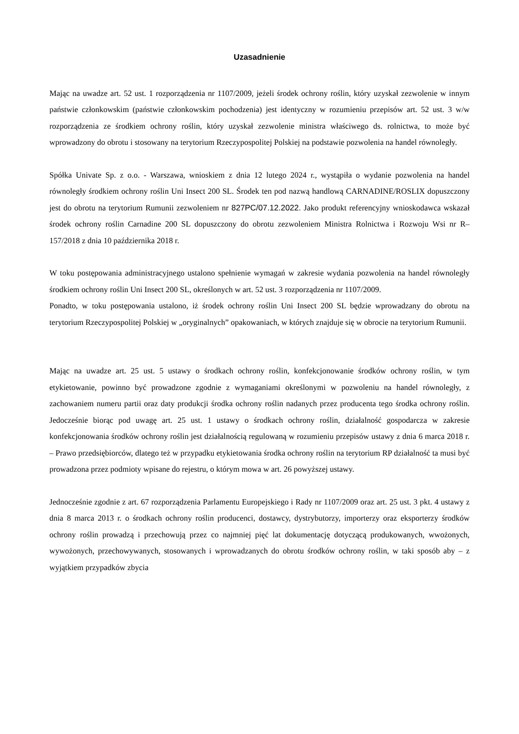Uzasadnienie
Mając na uwadze art. 52 ust. 1 rozporządzenia nr 1107/2009, jeżeli środek ochrony roślin, który uzyskał zezwolenie w innym państwie członkowskim (państwie członkowskim pochodzenia) jest identyczny w rozumieniu przepisów art. 52 ust. 3 w/w rozporządzenia ze środkiem ochrony roślin, który uzyskał zezwolenie ministra właściwego ds. rolnictwa, to może być wprowadzony do obrotu i stosowany na terytorium Rzeczypospolitej Polskiej na podstawie pozwolenia na handel równoległy.
Spółka Univate Sp. z o.o. - Warszawa, wnioskiem z dnia 12 lutego 2024 r., wystąpiła o wydanie pozwolenia na handel równoległy środkiem ochrony roślin Uni Insect 200 SL. Środek ten pod nazwą handlową CARNADINE/ROSLIX dopuszczony jest do obrotu na terytorium Rumunii zezwoleniem nr 827PC/07.12.2022. Jako produkt referencyjny wnioskodawca wskazał środek ochrony roślin Carnadine 200 SL dopuszczony do obrotu zezwoleniem Ministra Rolnictwa i Rozwoju Wsi nr R– 157/2018 z dnia 10 października 2018 r.
W toku postępowania administracyjnego ustalono spełnienie wymagań w zakresie wydania pozwolenia na handel równoległy środkiem ochrony roślin Uni Insect 200 SL, określonych w art. 52 ust. 3 rozporządzenia nr 1107/2009.
Ponadto, w toku postępowania ustalono, iż środek ochrony roślin Uni Insect 200 SL będzie wprowadzany do obrotu na terytorium Rzeczypospolitej Polskiej w „oryginalnych” opakowaniach, w których znajduje się w obrocie na terytorium Rumunii.
Mając na uwadze art. 25 ust. 5 ustawy o środkach ochrony roślin, konfekcjonowanie środków ochrony roślin, w tym etykietowanie, powinno być prowadzone zgodnie z wymaganiami określonymi w pozwoleniu na handel równoległy, z zachowaniem numeru partii oraz daty produkcji środka ochrony roślin nadanych przez producenta tego środka ochrony roślin. Jedocześnie biorąc pod uwagę art. 25 ust. 1 ustawy o środkach ochrony roślin, działalność gospodarcza w zakresie konfekcjonowania środków ochrony roślin jest działalnością regulowaną w rozumieniu przepisów ustawy z dnia 6 marca 2018 r. – Prawo przedsiębiorców, dlatego też w przypadku etykietowania środka ochrony roślin na terytorium RP działalność ta musi być prowadzona przez podmioty wpisane do rejestru, o którym mowa w art. 26 powyższej ustawy.
Jednocześnie zgodnie z art. 67 rozporządzenia Parlamentu Europejskiego i Rady nr 1107/2009 oraz art. 25 ust. 3 pkt. 4 ustawy z dnia 8 marca 2013 r. o środkach ochrony roślin producenci, dostawcy, dystrybutorzy, importerzy oraz eksporterzy środków ochrony roślin prowadzą i przechowują przez co najmniej pięć lat dokumentację dotyczącą produkowanych, wwożonych, wywożonych, przechowywanych, stosowanych i wprowadzanych do obrotu środków ochrony roślin, w taki sposób aby – z wyjątkiem przypadków zbycia